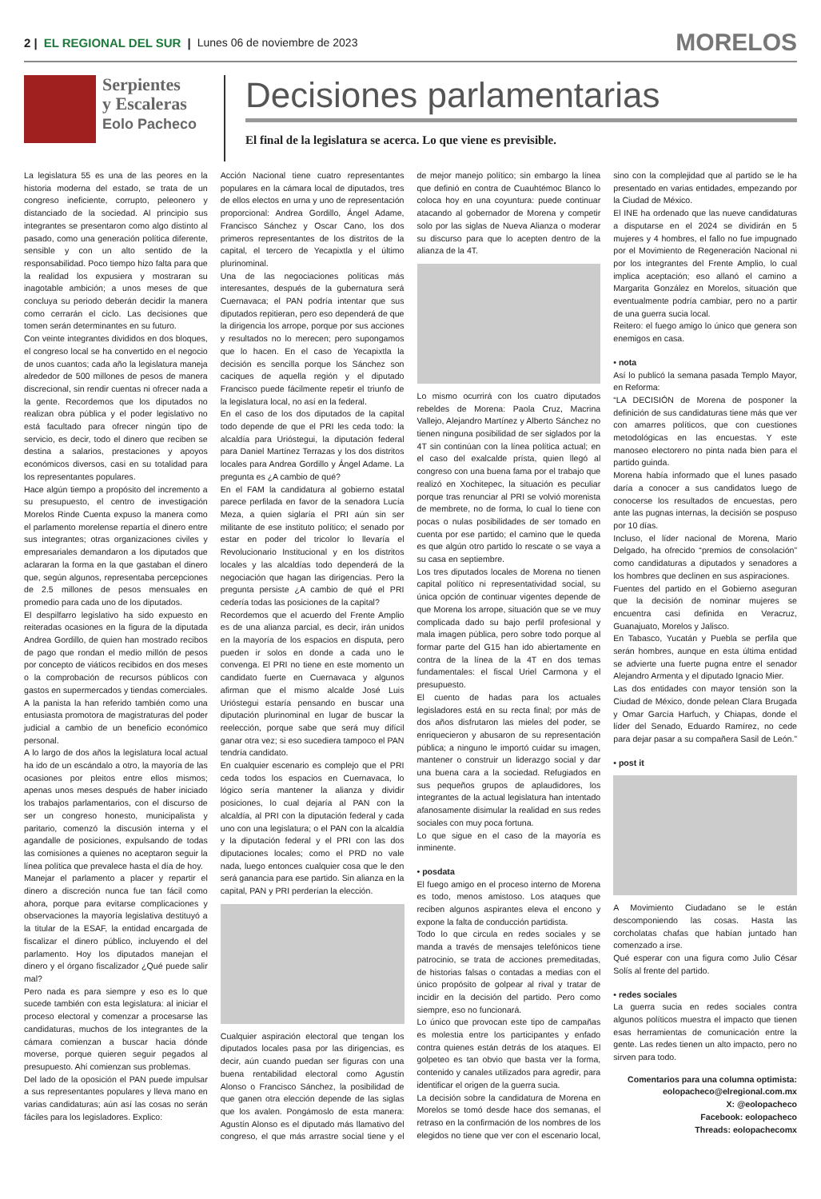2 | EL REGIONAL DEL SUR | Lunes 06 de noviembre de 2023 MORELOS
Serpientes
y Escaleras
Eolo Pacheco
Decisiones parlamentarias
El final de la legislatura se acerca. Lo que viene es previsible.
La legislatura 55 es una de las peores en la historia moderna del estado, se trata de un congreso ineficiente, corrupto, peleonero y distanciado de la sociedad. Al principio sus integrantes se presentaron como algo distinto al pasado, como una generación política diferente, sensible y con un alto sentido de la responsabilidad. Poco tiempo hizo falta para que la realidad los expusiera y mostraran su inagotable ambición; a unos meses de que concluya su periodo deberán decidir la manera como cerrarán el ciclo. Las decisiones que tomen serán determinantes en su futuro.
Con veinte integrantes divididos en dos bloques, el congreso local se ha convertido en el negocio de unos cuantos; cada año la legislatura maneja alrededor de 500 millones de pesos de manera discrecional, sin rendir cuentas ni ofrecer nada a la gente. Recordemos que los diputados no realizan obra pública y el poder legislativo no está facultado para ofrecer ningún tipo de servicio, es decir, todo el dinero que reciben se destina a salarios, prestaciones y apoyos económicos diversos, casi en su totalidad para los representantes populares.
Hace algún tiempo a propósito del incremento a su presupuesto, el centro de investigación Morelos Rinde Cuenta expuso la manera como el parlamento morelense repartía el dinero entre sus integrantes; otras organizaciones civiles y empresariales demandaron a los diputados que aclararan la forma en la que gastaban el dinero que, según algunos, representaba percepciones de 2.5 millones de pesos mensuales en promedio para cada uno de los diputados.
El despilfarro legislativo ha sido expuesto en reiteradas ocasiones en la figura de la diputada Andrea Gordillo, de quien han mostrado recibos de pago que rondan el medio millón de pesos por concepto de viáticos recibidos en dos meses o la comprobación de recursos públicos con gastos en supermercados y tiendas comerciales. A la panista la han referido también como una entusiasta promotora de magistraturas del poder judicial a cambio de un beneficio económico personal.
A lo largo de dos años la legislatura local actual ha ido de un escándalo a otro, la mayoría de las ocasiones por pleitos entre ellos mismos; apenas unos meses después de haber iniciado los trabajos parlamentarios, con el discurso de ser un congreso honesto, municipalista y paritario, comenzó la discusión interna y el agandalle de posiciones, expulsando de todas las comisiones a quienes no aceptaron seguir la línea política que prevalece hasta el día de hoy.
Manejar el parlamento a placer y repartir el dinero a discreción nunca fue tan fácil como ahora, porque para evitarse complicaciones y observaciones la mayoría legislativa destituyó a la titular de la ESAF, la entidad encargada de fiscalizar el dinero público, incluyendo el del parlamento. Hoy los diputados manejan el dinero y el órgano fiscalizador ¿Qué puede salir mal?
Pero nada es para siempre y eso es lo que sucede también con esta legislatura: al iniciar el proceso electoral y comenzar a procesarse las candidaturas, muchos de los integrantes de la cámara comienzan a buscar hacia dónde moverse, porque quieren seguir pegados al presupuesto. Ahí comienzan sus problemas.
Del lado de la oposición el PAN puede impulsar a sus representantes populares y lleva mano en varias candidaturas; aún así las cosas no serán fáciles para los legisladores. Explico:
Acción Nacional tiene cuatro representantes populares en la cámara local de diputados, tres de ellos electos en urna y uno de representación proporcional: Andrea Gordillo, Ángel Adame, Francisco Sánchez y Oscar Cano, los dos primeros representantes de los distritos de la capital, el tercero de Yecapixtla y el último plurinominal.
Una de las negociaciones políticas más interesantes, después de la gubernatura será Cuernavaca; el PAN podría intentar que sus diputados repitieran, pero eso dependerá de que la dirigencia los arrope, porque por sus acciones y resultados no lo merecen; pero supongamos que lo hacen. En el caso de Yecapixtla la decisión es sencilla porque los Sánchez son caciques de aquella región y el diputado Francisco puede fácilmente repetir el triunfo de la legislatura local, no así en la federal.
En el caso de los dos diputados de la capital todo depende de que el PRI les ceda todo: la alcaldía para Urióstegui, la diputación federal para Daniel Martínez Terrazas y los dos distritos locales para Andrea Gordillo y Ángel Adame. La pregunta es ¿A cambio de qué?
En el FAM la candidatura al gobierno estatal parece perfilada en favor de la senadora Lucía Meza, a quien siglaría el PRI aún sin ser militante de ese instituto político; el senado por estar en poder del tricolor lo llevaría el Revolucionario Institucional y en los distritos locales y las alcaldías todo dependerá de la negociación que hagan las dirigencias. Pero la pregunta persiste ¿A cambio de qué el PRI cedería todas las posiciones de la capital?
Recordemos que el acuerdo del Frente Amplio es de una alianza parcial, es decir, irán unidos en la mayoría de los espacios en disputa, pero pueden ir solos en donde a cada uno le convenga. El PRI no tiene en este momento un candidato fuerte en Cuernavaca y algunos afirman que el mismo alcalde José Luis Urióstegui estaría pensando en buscar una diputación plurinominal en lugar de buscar la reelección, porque sabe que será muy difícil ganar otra vez; si eso sucediera tampoco el PAN tendría candidato.
En cualquier escenario es complejo que el PRI ceda todos los espacios en Cuernavaca, lo lógico sería mantener la alianza y dividir posiciones, lo cual dejaría al PAN con la alcaldía, al PRI con la diputación federal y cada uno con una legislatura; o el PAN con la alcaldía y la diputación federal y el PRI con las dos diputaciones locales; como el PRD no vale nada, luego entonces cualquier cosa que le den será ganancia para ese partido. Sin alianza en la capital, PAN y PRI perderían la elección.
Cualquier aspiración electoral que tengan los diputados locales pasa por las dirigencias, es decir, aún cuando puedan ser figuras con una buena rentabilidad electoral como Agustín Alonso o Francisco Sánchez, la posibilidad de que ganen otra elección depende de las siglas que los avalen. Pongámoslo de esta manera: Agustín Alonso es el diputado más llamativo del congreso, el que más arrastre social tiene y el de mejor manejo político; sin embargo la línea que definió en contra de Cuauhtémoc Blanco lo coloca hoy en una coyuntura: puede continuar atacando al gobernador de Morena y competir solo por las siglas de Nueva Alianza o moderar su discurso para que lo acepten dentro de la alianza de la 4T.
Lo mismo ocurrirá con los cuatro diputados rebeldes de Morena: Paola Cruz, Macrina Vallejo, Alejandro Martínez y Alberto Sánchez no tienen ninguna posibilidad de ser siglados por la 4T sin continúan con la línea política actual; en el caso del exalcalde prísta, quien llegó al congreso con una buena fama por el trabajo que realizó en Xochitepec, la situación es peculiar porque tras renunciar al PRI se volvió morenista de membrete, no de forma, lo cual lo tiene con pocas o nulas posibilidades de ser tomado en cuenta por ese partido; el camino que le queda es que algún otro partido lo rescate o se vaya a su casa en septiembre.
Los tres diputados locales de Morena no tienen capital político ni representatividad social, su única opción de continuar vigentes depende de que Morena los arrope, situación que se ve muy complicada dado su bajo perfil profesional y mala imagen pública, pero sobre todo porque al formar parte del G15 han ido abiertamente en contra de la línea de la 4T en dos temas fundamentales: el fiscal Uriel Carmona y el presupuesto.
El cuento de hadas para los actuales legisladores está en su recta final; por más de dos años disfrutaron las mieles del poder, se enriquecieron y abusaron de su representación pública; a ninguno le importó cuidar su imagen, mantener o construir un liderazgo social y dar una buena cara a la sociedad. Refugiados en sus pequeños grupos de aplaudidores, los integrantes de la actual legislatura han intentado afanosamente disimular la realidad en sus redes sociales con muy poca fortuna.
Lo que sigue en el caso de la mayoría es inminente.
• posdata
El fuego amigo en el proceso interno de Morena es todo, menos amistoso. Los ataques que reciben algunos aspirantes eleva el encono y expone la falta de conducción partidista.
Todo lo que circula en redes sociales y se manda a través de mensajes telefónicos tiene patrocinio, se trata de acciones premeditadas, de historias falsas o contadas a medias con el único propósito de golpear al rival y tratar de incidir en la decisión del partido. Pero como siempre, eso no funcionará.
Lo único que provocan este tipo de campañas es molestia entre los participantes y enfado contra quienes están detrás de los ataques. El golpeteo es tan obvio que basta ver la forma, contenido y canales utilizados para agredir, para identificar el origen de la guerra sucia.
La decisión sobre la candidatura de Morena en Morelos se tomó desde hace dos semanas, el retraso en la confirmación de los nombres de los elegidos no tiene que ver con el escenario local, sino con la complejidad que al partido se le ha presentado en varias entidades, empezando por la Ciudad de México.
El INE ha ordenado que las nueve candidaturas a disputarse en el 2024 se dividirán en 5 mujeres y 4 hombres, el fallo no fue impugnado por el Movimiento de Regeneración Nacional ni por los integrantes del Frente Amplio, lo cual implica aceptación; eso allanó el camino a Margarita González en Morelos, situación que eventualmente podría cambiar, pero no a partir de una guerra sucia local.
Reitero: el fuego amigo lo único que genera son enemigos en casa.
• nota
Así lo publicó la semana pasada Templo Mayor, en Reforma:
“LA DECISIÓN de Morena de posponer la definición de sus candidaturas tiene más que ver con amarres políticos, que con cuestiones metodológicas en las encuestas. Y este manoseo electorero no pinta nada bien para el partido guinda.
Morena había informado que el lunes pasado daría a conocer a sus candidatos luego de conocerse los resultados de encuestas, pero ante las pugnas internas, la decisión se pospuso por 10 días.
Incluso, el líder nacional de Morena, Mario Delgado, ha ofrecido “premios de consolación” como candidaturas a diputados y senadores a los hombres que declinen en sus aspiraciones.
Fuentes del partido en el Gobierno aseguran que la decisión de nominar mujeres se encuentra casi definida en Veracruz, Guanajuato, Morelos y Jalisco.
En Tabasco, Yucatán y Puebla se perfila que serán hombres, aunque en esta última entidad se advierte una fuerte pugna entre el senador Alejandro Armenta y el diputado Ignacio Mier.
Las dos entidades con mayor tensión son la Ciudad de México, donde pelean Clara Brugada y Omar García Harfuch, y Chiapas, donde el líder del Senado, Eduardo Ramírez, no cede para dejar pasar a su compañera Sasil de León.”
• post it
A Movimiento Ciudadano se le están descomponiendo las cosas. Hasta las corcholatas chafas que habían juntado han comenzado a irse.
Qué esperar con una figura como Julio César Solís al frente del partido.
• redes sociales
La guerra sucia en redes sociales contra algunos políticos muestra el impacto que tienen esas herramientas de comunicación entre la gente. Las redes tienen un alto impacto, pero no sirven para todo.
Comentarios para una columna optimista:
eolopacheco@elregional.com.mx
X: @eolopacheco
Facebook: eolopacheco
Threads: eolopachecomx